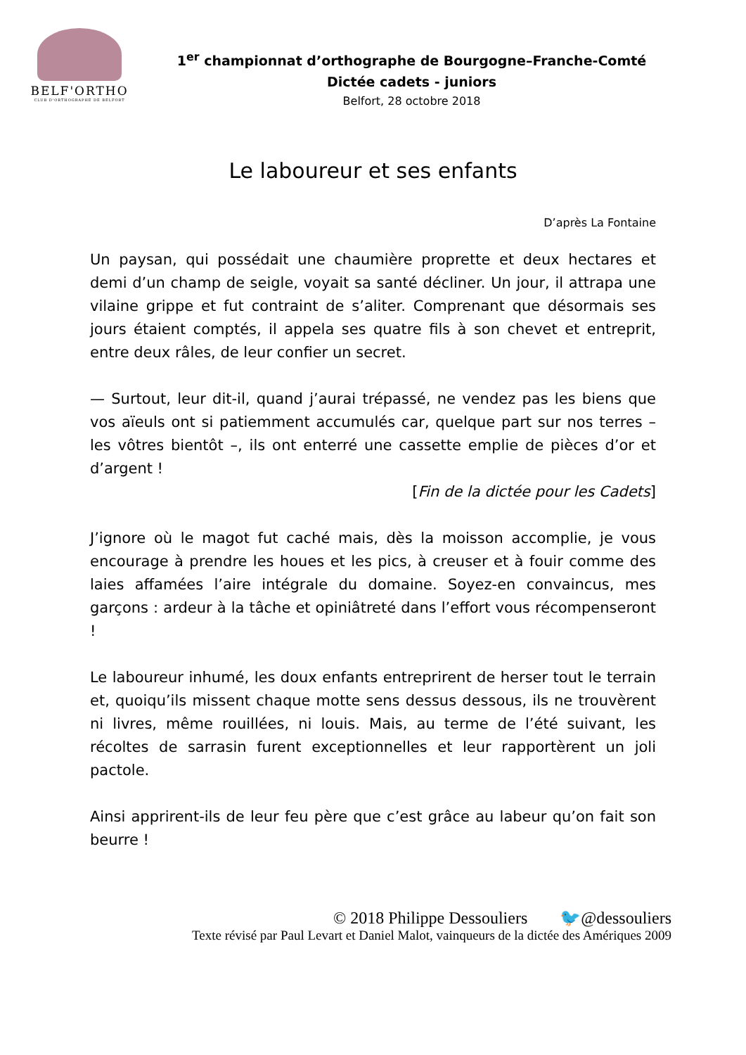BELF'ORTHO
CLUB D'ORTHOGRAPHE DE BELFORT
1<sup>er</sup> championnat d’orthographe de Bourgogne–Franche-Comté
Dictée cadets - juniors
Belfort, 28 octobre 2018
Le laboureur et ses enfants
D’après La Fontaine
Un paysan, qui possédait une chaumière proprette et deux hectares et demi d’un champ de seigle, voyait sa santé décliner. Un jour, il attrapa une vilaine grippe et fut contraint de s’aliter. Comprenant que désormais ses jours étaient comptés, il appela ses quatre fils à son chevet et entreprit, entre deux râles, de leur confier un secret.
— Surtout, leur dit-il, quand j’aurai trépassé, ne vendez pas les biens que vos aïeuls ont si patiemment accumulés car, quelque part sur nos terres – les vôtres bientôt –, ils ont enterré une cassette emplie de pièces d’or et d’argent !
[Fin de la dictée pour les Cadets]
J’ignore où le magot fut caché mais, dès la moisson accomplie, je vous encourage à prendre les houes et les pics, à creuser et à fouir comme des laies affamées l’aire intégrale du domaine. Soyez-en convaincus, mes garçons : ardeur à la tâche et opiniâtreté dans l’effort vous récompenseront !
Le laboureur inhumé, les doux enfants entreprirent de herser tout le terrain et, quoiqu’ils missent chaque motte sens dessus dessous, ils ne trouvèrent ni livres, même rouillées, ni louis. Mais, au terme de l’été suivant, les récoltes de sarrasin furent exceptionnelles et leur rapportèrent un joli pactole.
Ainsi apprirent-ils de leur feu père que c’est grâce au labeur qu’on fait son beurre !
© 2018 Philippe Dessouliers 🐦@dessouliers
Texte révisé par Paul Levart et Daniel Malot, vainqueurs de la dictée des Amériques 2009